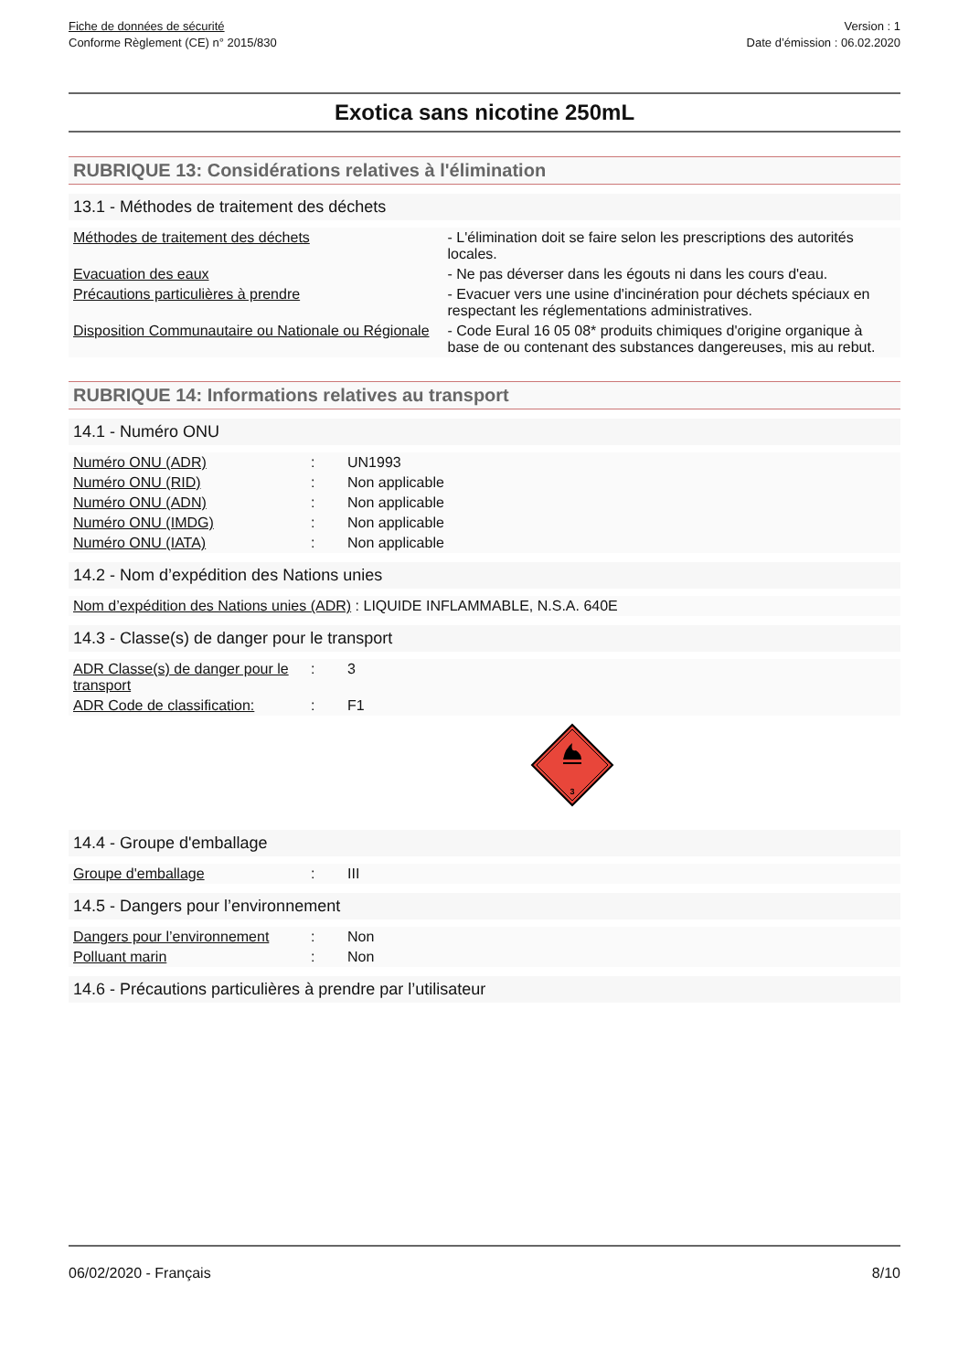Fiche de données de sécurité
Conforme Règlement (CE) n° 2015/830
Version : 1
Date d’émission : 06.02.2020
Exotica sans nicotine 250mL
RUBRIQUE 13: Considérations relatives à l'élimination
13.1 - Méthodes de traitement des déchets
| Méthodes de traitement des déchets | - L'élimination doit se faire selon les prescriptions des autorités locales. |
| Evacuation des eaux | - Ne pas déverser dans les égouts ni dans les cours d'eau. |
| Précautions particulières à prendre | - Evacuer vers une usine d'incinération pour déchets spéciaux en respectant les réglementations administratives. |
| Disposition Communautaire ou Nationale ou Régionale | - Code Eural 16 05 08* produits chimiques d'origine organique à base de ou contenant des substances dangereuses, mis au rebut. |
RUBRIQUE 14: Informations relatives au transport
14.1 - Numéro ONU
| Numéro ONU (ADR) | : | UN1993 |
| Numéro ONU (RID) | : | Non applicable |
| Numéro ONU (ADN) | : | Non applicable |
| Numéro ONU (IMDG) | : | Non applicable |
| Numéro ONU (IATA) | : | Non applicable |
14.2 - Nom d’expédition des Nations unies
| Nom d’expédition des Nations unies (ADR) : LIQUIDE INFLAMMABLE, N.S.A. 640E |
14.3 - Classe(s) de danger pour le transport
| ADR Classe(s) de danger pour le transport | : | 3 |
| ADR Code de classification: | : | F1 |
3
14.4 - Groupe d'emballage
| Groupe d'emballage | : | III |
14.5 - Dangers pour l’environnement
| Dangers pour l’environnement | : | Non |
| Polluant marin | : | Non |
14.6 - Précautions particulières à prendre par l’utilisateur
06/02/2020 - Français 8/10